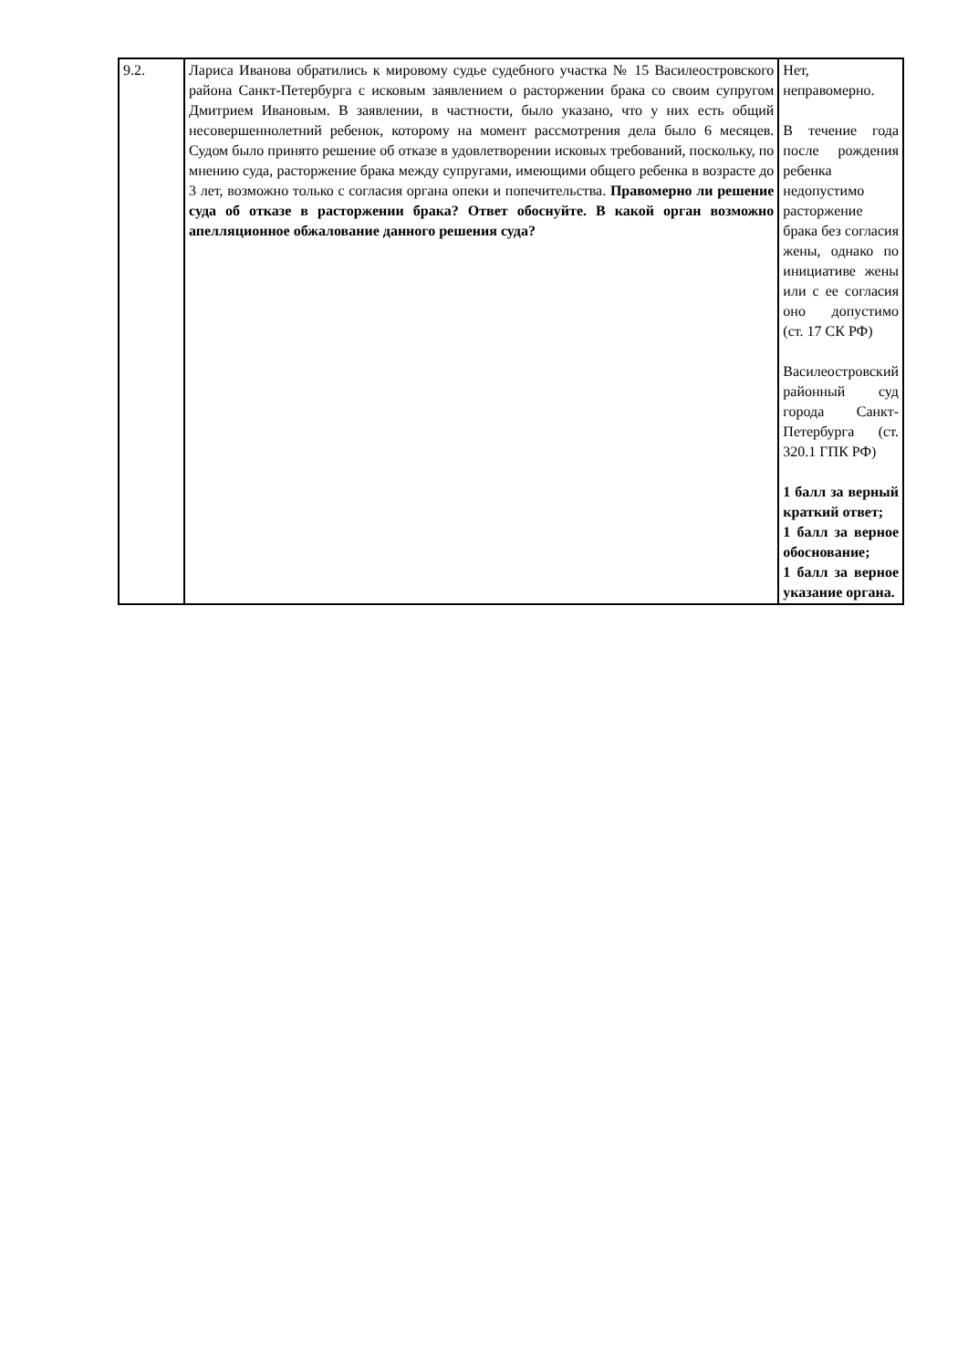| 9.2. | Лариса Иванова обратились к мировому судье судебного участка № 15 Василеостровского района Санкт-Петербурга с исковым заявлением о расторжении брака со своим супругом Дмитрием Ивановым. В заявлении, в частности, было указано, что у них есть общий несовершеннолетний ребенок, которому на момент рассмотрения дела было 6 месяцев. Судом было принято решение об отказе в удовлетворении исковых требований, поскольку, по мнению суда, расторжение брака между супругами, имеющими общего ребенка в возрасте до 3 лет, возможно только с согласия органа опеки и попечительства. Правомерно ли решение суда об отказе в расторжении брака? Ответ обоснуйте. В какой орган возможно апелляционное обжалование данного решения суда? | Нет, неправомерно. В течение года после рождения ребенка недопустимо расторжение брака без согласия жены, однако по инициативе жены или с ее согласия оно допустимо (ст. 17 СК РФ) Василеостровский районный суд города Санкт-Петербурга (ст. 320.1 ГПК РФ) 1 балл за верный краткий ответ; 1 балл за верное обоснование; 1 балл за верное указание органа. |